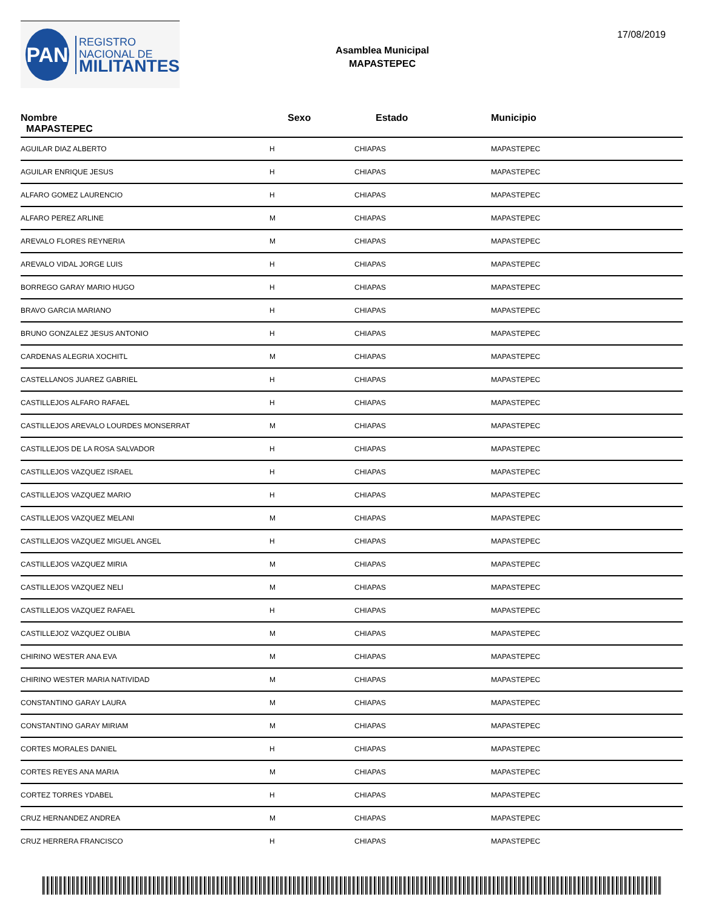PAN
REGISTRO
NACIONAL DE
MILITANTES
Asamblea Municipal
MAPASTEPEC
17/08/2019
| Nombre MAPASTEPEC | Sexo | Estado | Municipio |
| --- | --- | --- | --- |
| AGUILAR DIAZ ALBERTO | H | CHIAPAS | MAPASTEPEC |
| AGUILAR ENRIQUE JESUS | H | CHIAPAS | MAPASTEPEC |
| ALFARO GOMEZ LAURENCIO | H | CHIAPAS | MAPASTEPEC |
| ALFARO PEREZ ARLINE | M | CHIAPAS | MAPASTEPEC |
| AREVALO FLORES REYNERIA | M | CHIAPAS | MAPASTEPEC |
| AREVALO VIDAL JORGE LUIS | H | CHIAPAS | MAPASTEPEC |
| BORREGO GARAY MARIO HUGO | H | CHIAPAS | MAPASTEPEC |
| BRAVO GARCIA MARIANO | H | CHIAPAS | MAPASTEPEC |
| BRUNO GONZALEZ JESUS ANTONIO | H | CHIAPAS | MAPASTEPEC |
| CARDENAS ALEGRIA XOCHITL | M | CHIAPAS | MAPASTEPEC |
| CASTELLANOS JUAREZ GABRIEL | H | CHIAPAS | MAPASTEPEC |
| CASTILLEJOS ALFARO RAFAEL | H | CHIAPAS | MAPASTEPEC |
| CASTILLEJOS AREVALO LOURDES MONSERRAT | M | CHIAPAS | MAPASTEPEC |
| CASTILLEJOS DE LA ROSA SALVADOR | H | CHIAPAS | MAPASTEPEC |
| CASTILLEJOS VAZQUEZ ISRAEL | H | CHIAPAS | MAPASTEPEC |
| CASTILLEJOS VAZQUEZ MARIO | H | CHIAPAS | MAPASTEPEC |
| CASTILLEJOS VAZQUEZ MELANI | M | CHIAPAS | MAPASTEPEC |
| CASTILLEJOS VAZQUEZ MIGUEL ANGEL | H | CHIAPAS | MAPASTEPEC |
| CASTILLEJOS VAZQUEZ MIRIA | M | CHIAPAS | MAPASTEPEC |
| CASTILLEJOS VAZQUEZ NELI | M | CHIAPAS | MAPASTEPEC |
| CASTILLEJOS VAZQUEZ RAFAEL | H | CHIAPAS | MAPASTEPEC |
| CASTILLEJOZ VAZQUEZ OLIBIA | M | CHIAPAS | MAPASTEPEC |
| CHIRINO WESTER ANA EVA | M | CHIAPAS | MAPASTEPEC |
| CHIRINO WESTER MARIA NATIVIDAD | M | CHIAPAS | MAPASTEPEC |
| CONSTANTINO GARAY LAURA | M | CHIAPAS | MAPASTEPEC |
| CONSTANTINO GARAY MIRIAM | M | CHIAPAS | MAPASTEPEC |
| CORTES MORALES DANIEL | H | CHIAPAS | MAPASTEPEC |
| CORTES REYES ANA MARIA | M | CHIAPAS | MAPASTEPEC |
| CORTEZ TORRES YDABEL | H | CHIAPAS | MAPASTEPEC |
| CRUZ HERNANDEZ ANDREA | M | CHIAPAS | MAPASTEPEC |
| CRUZ HERRERA FRANCISCO | H | CHIAPAS | MAPASTEPEC |